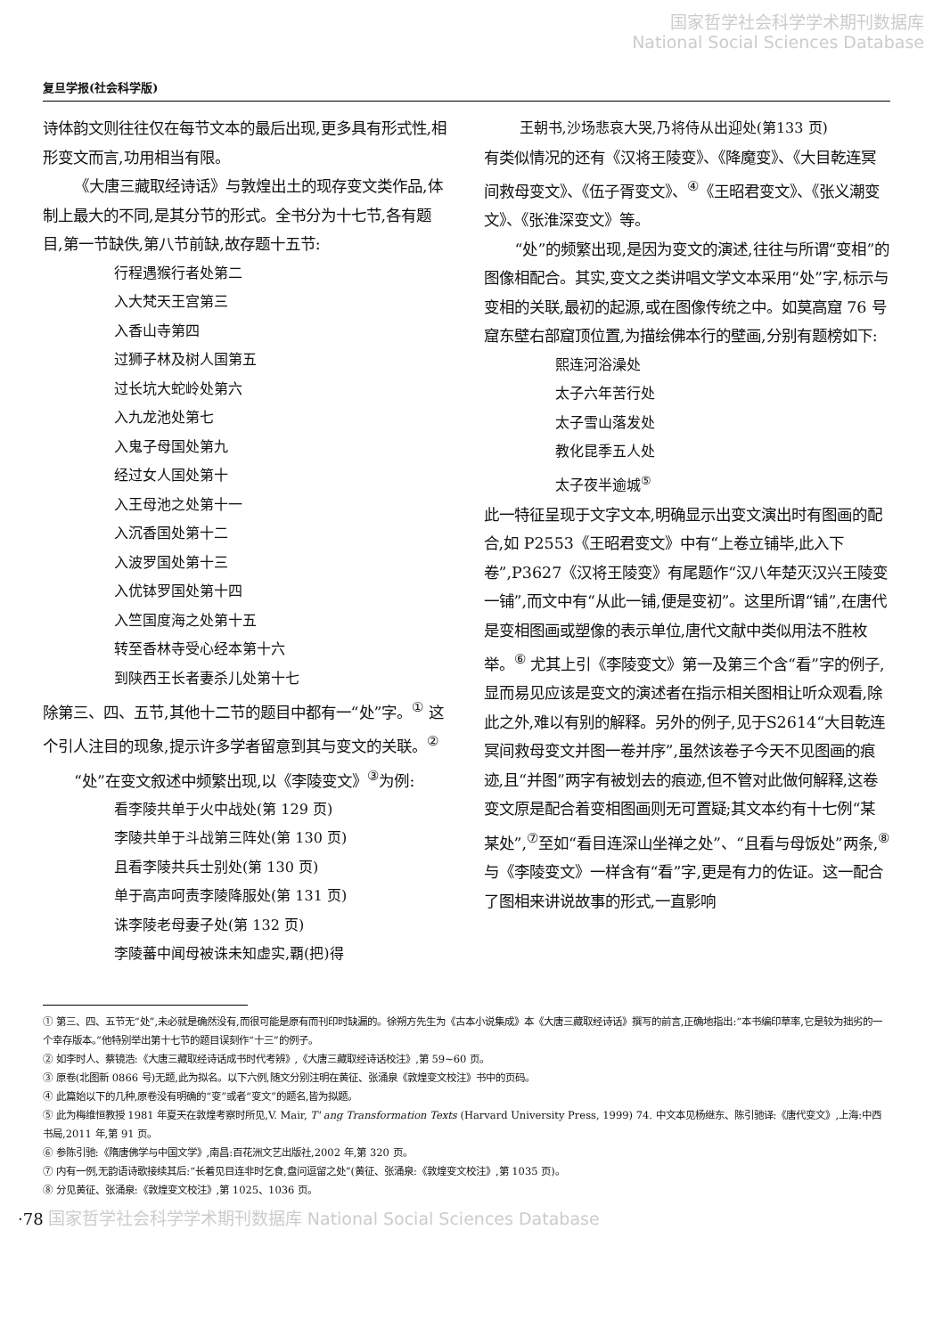国家哲学社会科学学术期刊数据库
National Social Sciences Database
复旦学报(社会科学版)
诗体韵文则往往仅在每节文本的最后出现,更多具有形式性,相形变文而言,功用相当有限。
《大唐三藏取经诗话》与敦煌出土的现存变文类作品,体制上最大的不同,是其分节的形式。全书分为十七节,各有题目,第一节缺佚,第八节前缺,故存题十五节:
行程遇猴行者处第二
入大梵天王宫第三
入香山寺第四
过狮子林及树人国第五
过长坑大蛇岭处第六
入九龙池处第七
入鬼子母国处第九
经过女人国处第十
入王母池之处第十一
入沉香国处第十二
入波罗国处第十三
入优钵罗国处第十四
入竺国度海之处第十五
转至香林寺受心经本第十六
到陕西王长者妻杀儿处第十七
除第三、四、五节,其他十二节的题目中都有一“处”字。<sup>①</sup> 这个引人注目的现象,提示许多学者留意到其与变文的关联。<sup>②</sup>
“处”在变文叙述中频繁出现,以《李陵变文》<sup>③</sup>为例:
看李陵共单于火中战处(第 129 页)
李陵共单于斗战第三阵处(第 130 页)
且看李陵共兵士别处(第 130 页)
单于高声呵责李陵降服处(第 131 页)
诛李陵老母妻子处(第 132 页)
李陵蕃中闻母被诛未知虚实,覇(把)得
王朝书,沙场悲哀大哭,乃将侍从出迎处(第133 页)
有类似情况的还有《汉将王陵变》、《降魔变》、《大目乾连冥间救母变文》、《伍子胥变文》、<sup>④</sup>《王昭君变文》、《张义潮变文》、《张淮深变文》等。
“处”的频繁出现,是因为变文的演述,往往与所谓“变相”的图像相配合。其实,变文之类讲唱文学文本采用“处”字,标示与变相的关联,最初的起源,或在图像传统之中。如莫高窟 76 号窟东壁右部窟顶位置,为描绘佛本行的壁画,分别有题榜如下:
熙连河浴澡处
太子六年苦行处
太子雪山落发处
教化昆季五人处
太子夜半逾城<sup>⑤</sup>
此一特征呈现于文字文本,明确显示出变文演出时有图画的配合,如 P2553《王昭君变文》中有“上卷立铺毕,此入下卷”,P3627《汉将王陵变》有尾题作“汉八年楚灭汉兴王陵变一铺”,而文中有“从此一铺,便是变初”。这里所谓“铺”,在唐代是变相图画或塑像的表示单位,唐代文献中类似用法不胜枚举。<sup>⑥</sup> 尤其上引《李陵变文》第一及第三个含“看”字的例子,显而易见应该是变文的演述者在指示相关图相让听众观看,除此之外,难以有别的解释。另外的例子,见于S2614“大目乾连冥间救母变文并图一卷并序”,虽然该卷子今天不见图画的痕迹,且“并图”两字有被划去的痕迹,但不管对此做何解释,这卷变文原是配合着变相图画则无可置疑;其文本约有十七例“某某处”,<sup>⑦</sup>至如“看目连深山坐禅之处”、“且看与母饭处”两条,<sup>⑧</sup>与《李陵变文》一样含有“看”字,更是有力的佐证。这一配合了图相来讲说故事的形式,一直影响
① 第三、四、五节无“处”,未必就是确然没有,而很可能是原有而刊印时缺漏的。徐朔方先生为《古本小说集成》本《大唐三藏取经诗话》撰写的前言,正确地指出:“本书编印草率,它是较为拙劣的一个幸存版本。”他特别举出第十七节的题目误刻作“十三”的例子。
② 如李时人、蔡镜浩:《大唐三藏取经诗话成书时代考辨》,《大唐三藏取经诗话校注》,第 59~60 页。
③ 原卷(北图新 0866 号)无题,此为拟名。以下六例,随文分别注明在黄征、张涌泉《敦煌变文校注》书中的页码。
④ 此篇始以下的几种,原卷没有明确的“变”或者“变文”的题名,皆为拟题。
⑤ 此为梅维恒教授 1981 年夏天在敦煌考察时所见,V. Mair, T' ang Transformation Texts (Harvard University Press, 1999) 74. 中文本见杨继东、陈引驰译:《唐代变文》,上海:中西书局,2011 年,第 91 页。
⑥ 参陈引驰:《隋唐佛学与中国文学》,南昌:百花洲文艺出版社,2002 年,第 320 页。
⑦ 内有一例,无韵语诗歌接续其后:“长着见目连非时乞食,盘问逗留之处”(黄征、张涌泉:《敦煌变文校注》,第 1035 页)。
⑧ 分见黄征、张涌泉:《敦煌变文校注》,第 1025、1036 页。
·78 国家哲学社会科学学术期刊数据库 National Social Sciences Database